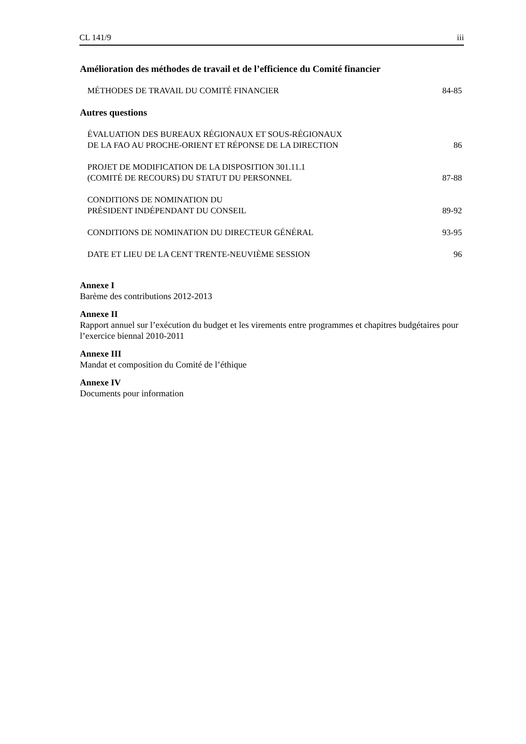CL 141/9 iii
Amélioration des méthodes de travail et de l’efficience du Comité financier
MÉTHODES DE TRAVAIL DU COMITÉ FINANCIER 84-85
Autres questions
ÉVALUATION DES BUREAUX RÉGIONAUX ET SOUS-RÉGIONAUX
DE LA FAO AU PROCHE-ORIENT ET RÉPONSE DE LA DIRECTION 86
PROJET DE MODIFICATION DE LA DISPOSITION 301.11.1
(COMITÉ DE RECOURS) DU STATUT DU PERSONNEL 87-88
CONDITIONS DE NOMINATION DU
PRÉSIDENT INDÉPENDANT DU CONSEIL 89-92
CONDITIONS DE NOMINATION DU DIRECTEUR GÉNÉRAL 93-95
DATE ET LIEU DE LA CENT TRENTE-NEUVIÈME SESSION 96
Annexe I
Barème des contributions 2012-2013
Annexe II
Rapport annuel sur l’exécution du budget et les virements entre programmes et chapitres budgétaires pour l’exercice biennal 2010-2011
Annexe III
Mandat et composition du Comité de l’éthique
Annexe IV
Documents pour information